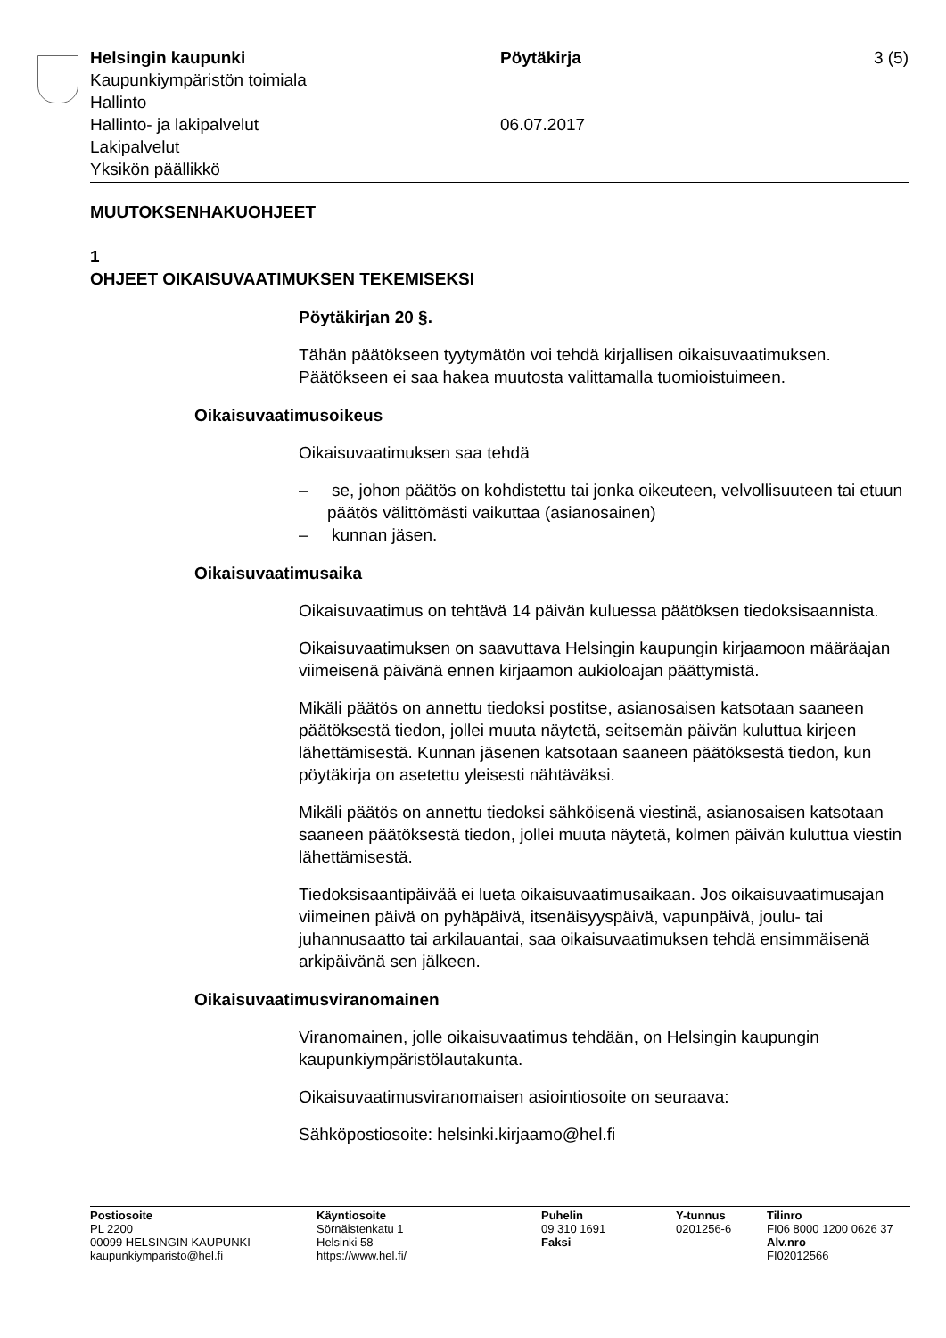Helsingin kaupunki
Kaupunkiympäristön toimiala
Hallinto
Hallinto- ja lakipalvelut
Lakipalvelut
Yksikön päällikkö
Pöytäkirja
06.07.2017
3 (5)
MUUTOKSENHAKUOHJEET
1
OHJEET OIKAISUVAATIMUKSEN TEKEMISEKSI
Pöytäkirjan 20 §.
Tähän päätökseen tyytymätön voi tehdä kirjallisen oikaisuvaatimuksen. Päätökseen ei saa hakea muutosta valittamalla tuomioistuimeen.
Oikaisuvaatimusoikeus
Oikaisuvaatimuksen saa tehdä
– se, johon päätös on kohdistettu tai jonka oikeuteen, velvollisuuteen tai etuun päätös välittömästi vaikuttaa (asianosainen)
– kunnan jäsen.
Oikaisuvaatimusaika
Oikaisuvaatimus on tehtävä 14 päivän kuluessa päätöksen tiedoksi­saannista.
Oikaisuvaatimuksen on saavuttava Helsingin kaupungin kirjaamoon määräajan viimeisenä päivänä ennen kirjaamon aukioloajan päättymis­tä.
Mikäli päätös on annettu tiedoksi postitse, asianosaisen katsotaan saa­neen päätöksestä tiedon, jollei muuta näytetä, seitsemän päivän kulut­tua kirjeen lähettämisestä. Kunnan jäsenen katsotaan saaneen päätök­sestä tiedon, kun pöytäkirja on asetettu yleisesti nähtäväksi.
Mikäli päätös on annettu tiedoksi sähköisenä viestinä, asianosaisen katsotaan saaneen päätöksestä tiedon, jollei muuta näytetä, kolmen päivän kuluttua viestin lähettämisestä.
Tiedoksisaantipäivää ei lueta oikaisuvaatimusaikaan. Jos oikaisuvaati­musajan viimeinen päivä on pyhäpäivä, itsenäisyyspäivä, vapunpäivä, joulu- tai juhannusaatto tai arkilauantai, saa oikaisuvaatimuksen tehdä ensimmäisenä arkipäivänä sen jälkeen.
Oikaisuvaatimusviranomainen
Viranomainen, jolle oikaisuvaatimus tehdään, on Helsingin kaupungin kaupunkiympäristölautakunta.
Oikaisuvaatimusviranomaisen asiointiosoite on seuraava:
Sähköpostiosoite: helsinki.kirjaamo@hel.fi
Postiosoite
PL 2200
00099 HELSINGIN KAUPUNKI
kaupunkiymparisto@hel.fi
Käyntiosoite
Sörnäistenkatu 1
Helsinki 58
https://www.hel.fi/
Puhelin
09 310 1691
Faksi
Y-tunnus
0201256-6
Tilinro
FI06 8000 1200 0626 37
Alv.nro
FI02012566